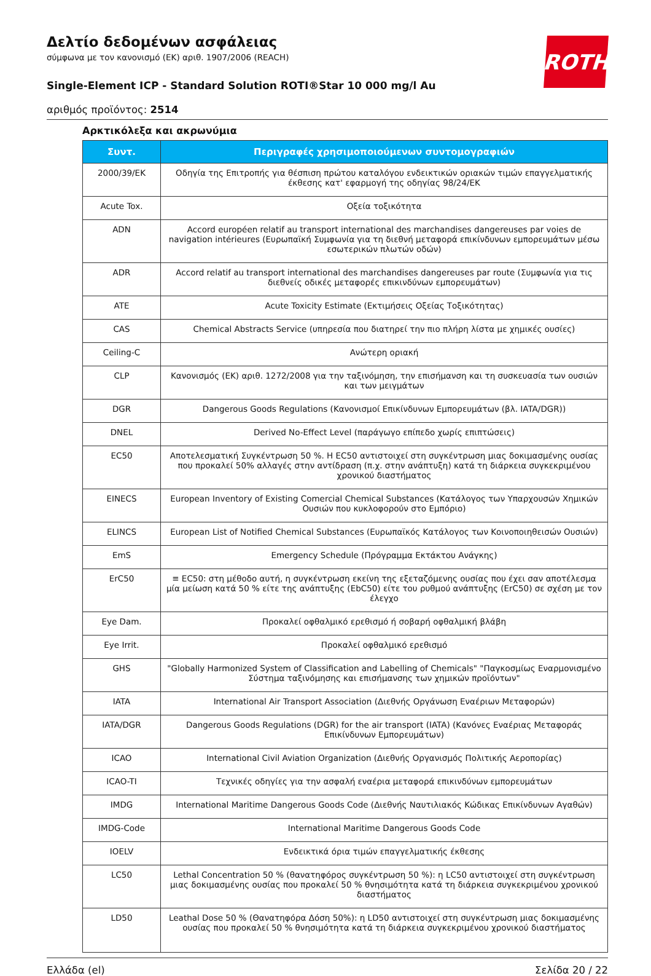ROTH
Δελτίο δεδομένων ασφάλειας
σύμφωνα με τον κανονισμό (ΕΚ) αριθ. 1907/2006 (REACH)
Single-Element ICP - Standard Solution ROTI®Star 10 000 mg/l Au
αριθμός προϊόντος: 2514
Αρκτικόλεξα και ακρωνύμια
| Συντ. | Περιγραφές χρησιμοποιούμενων συντομογραφιών |
| --- | --- |
| 2000/39/EK | Οδηγία της Επιτροπής για θέσπιση πρώτου καταλόγου ενδεικτικών οριακών τιμών επαγγελματικής έκθεσης κατ' εφαρμογή της οδηγίας 98/24/ΕΚ |
| Acute Tox. | Οξεία τοξικότητα |
| ADN | Accord européen relatif au transport international des marchandises dangereuses par voies de navigation intérieures (Ευρωπαϊκή Συμφωνία για τη διεθνή μεταφορά επικίνδυνων εμπορευμάτων μέσω εσωτερικών πλωτών οδών) |
| ADR | Accord relatif au transport international des marchandises dangereuses par route (Συμφωνία για τις διεθνείς οδικές μεταφορές επικινδύνων εμπορευμάτων) |
| ATE | Acute Toxicity Estimate (Εκτιμήσεις Οξείας Τοξικότητας) |
| CAS | Chemical Abstracts Service (υπηρεσία που διατηρεί την πιο πλήρη λίστα με χημικές ουσίες) |
| Ceiling-C | Ανώτερη οριακή |
| CLP | Κανονισμός (ΕΚ) αριθ. 1272/2008 για την ταξινόμηση, την επισήμανση και τη συσκευασία των ουσιών και των μειγμάτων |
| DGR | Dangerous Goods Regulations (Κανονισμοί Επικίνδυνων Εμπορευμάτων (βλ. IATA/DGR)) |
| DNEL | Derived No-Effect Level (παράγωγο επίπεδο χωρίς επιπτώσεις) |
| EC50 | Αποτελεσματική Συγκέντρωση 50 %. Η EC50 αντιστοιχεί στη συγκέντρωση μιας δοκιμασμένης ουσίας που προκαλεί 50% αλλαγές στην αντίδραση (π.χ. στην ανάπτυξη) κατά τη διάρκεια συγκεκριμένου χρονικού διαστήματος |
| EINECS | European Inventory of Existing Comercial Chemical Substances (Κατάλογος των Υπαρχουσών Χημικών Ουσιών που κυκλοφορούν στο Εμπόριο) |
| ELINCS | European List of Notified Chemical Substances (Ευρωπαϊκός Κατάλογος των Κοινοποιηθεισών Ουσιών) |
| EmS | Emergency Schedule (Πρόγραμμα Εκτάκτου Ανάγκης) |
| ErC50 | ≡ EC50: στη μέθοδο αυτή, η συγκέντρωση εκείνη της εξεταζόμενης ουσίας που έχει σαν αποτέλεσμα μία μείωση κατά 50 % είτε της ανάπτυξης (EbC50) είτε του ρυθμού ανάπτυξης (ErC50) σε σχέση με τον έλεγχο |
| Eye Dam. | Προκαλεί οφθαλμικό ερεθισμό ή σοβαρή οφθαλμική βλάβη |
| Eye Irrit. | Προκαλεί οφθαλμικό ερεθισμό |
| GHS | "Globally Harmonized System of Classification and Labelling of Chemicals" "Παγκοσμίως Εναρμονισμένο Σύστημα ταξινόμησης και επισήμανσης των χημικών προϊόντων" |
| IATA | International Air Transport Association (Διεθνής Οργάνωση Εναέριων Μεταφορών) |
| IATA/DGR | Dangerous Goods Regulations (DGR) for the air transport (IATA) (Κανόνες Εναέριας Μεταφοράς Επικίνδυνων Εμπορευμάτων) |
| ICAO | International Civil Aviation Organization (Διεθνής Οργανισμός Πολιτικής Αεροπορίας) |
| ICAO-TI | Τεχνικές οδηγίες για την ασφαλή εναέρια μεταφορά επικινδύνων εμπορευμάτων |
| IMDG | International Maritime Dangerous Goods Code (Διεθνής Ναυτιλιακός Κώδικας Επικίνδυνων Αγαθών) |
| IMDG-Code | International Maritime Dangerous Goods Code |
| IOELV | Ενδεικτικά όρια τιμών επαγγελματικής έκθεσης |
| LC50 | Lethal Concentration 50 % (θανατηφόρος συγκέντρωση 50 %): η LC50 αντιστοιχεί στη συγκέντρωση μιας δοκιμασμένης ουσίας που προκαλεί 50 % θνησιμότητα κατά τη διάρκεια συγκεκριμένου χρονικού διαστήματος |
| LD50 | Leathal Dose 50 % (Θανατηφόρα Δόση 50%): η LD50 αντιστοιχεί στη συγκέντρωση μιας δοκιμασμένης ουσίας που προκαλεί 50 % θνησιμότητα κατά τη διάρκεια συγκεκριμένου χρονικού διαστήματος |
Ελλάδα (el) Σελίδα 20 / 22